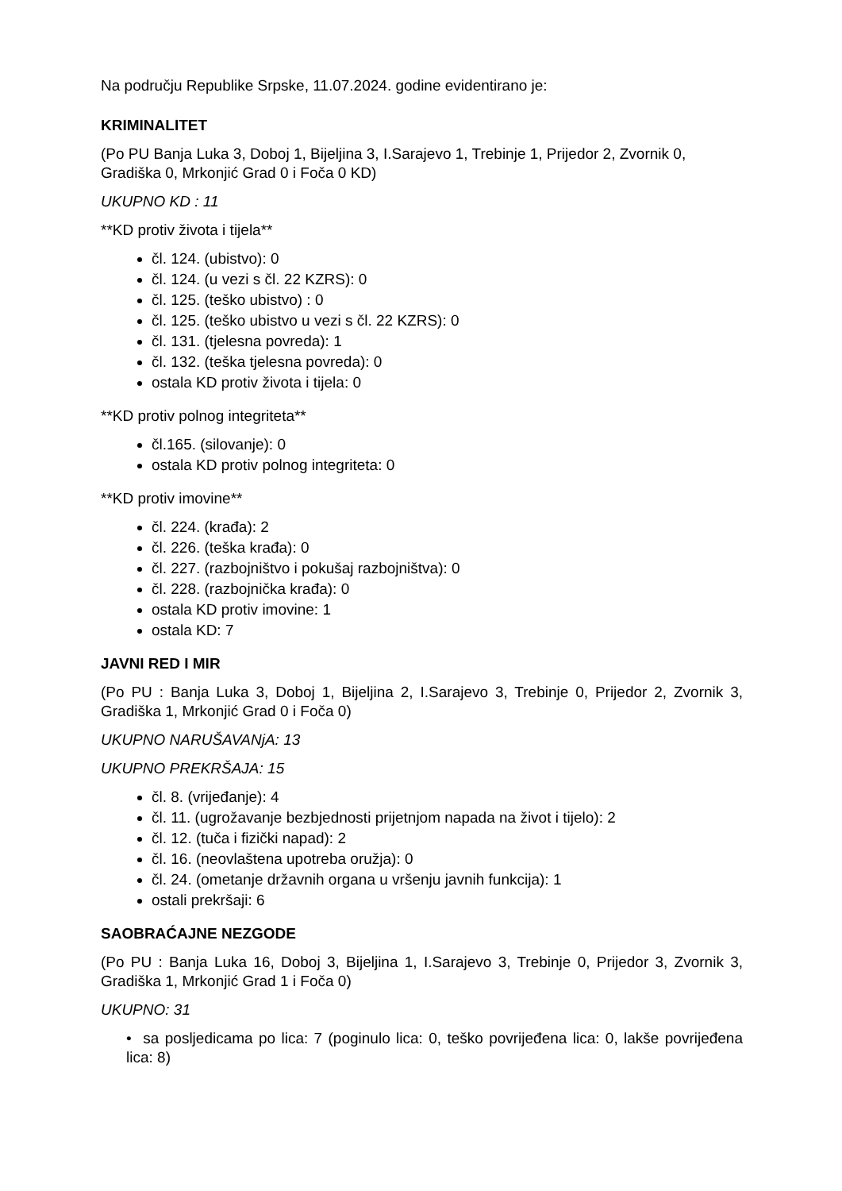Na području Republike Srpske, 11.07.2024. godine evidentirano je:
KRIMINALITET
(Po PU Banja Luka 3, Doboj 1, Bijeljina 3, I.Sarajevo 1, Trebinje 1, Prijedor 2, Zvornik 0, Gradiška 0, Mrkonjić Grad 0 i Foča 0 KD)
UKUPNO KD : 11
**KD protiv života i tijela**
čl. 124. (ubistvo): 0
čl. 124. (u vezi s čl. 22 KZRS): 0
čl. 125. (teško ubistvo) : 0
čl. 125. (teško ubistvo u vezi s čl. 22 KZRS): 0
čl. 131. (tjelesna povreda): 1
čl. 132. (teška tjelesna povreda): 0
ostala KD protiv života i tijela: 0
**KD protiv polnog integriteta**
čl.165. (silovanje): 0
ostala KD protiv polnog integriteta: 0
**KD protiv imovine**
čl. 224. (krađa): 2
čl. 226. (teška krađa): 0
čl. 227. (razbojništvo i pokušaj razbojništva): 0
čl. 228. (razbojnička krađa): 0
ostala KD protiv imovine: 1
ostala KD: 7
JAVNI RED I MIR
(Po PU : Banja Luka 3, Doboj 1, Bijeljina 2, I.Sarajevo 3, Trebinje 0, Prijedor 2, Zvornik 3, Gradiška 1, Mrkonjić Grad 0 i Foča 0)
UKUPNO NARUŠAVANjA: 13
UKUPNO PREKRŠAJA: 15
čl. 8. (vrijeđanje): 4
čl. 11. (ugrožavanje bezbjednosti prijetnjom napada na život i tijelo): 2
čl. 12. (tuča i fizički napad): 2
čl. 16. (neovlaštena upotreba oružja): 0
čl. 24. (ometanje državnih organa u vršenju javnih funkcija): 1
ostali prekršaji: 6
SAOBRAĆAJNE NEZGODE
(Po PU : Banja Luka 16, Doboj 3, Bijeljina 1, I.Sarajevo 3, Trebinje 0, Prijedor 3, Zvornik 3, Gradiška 1, Mrkonjić Grad 1 i Foča 0)
UKUPNO: 31
• sa posljedicama po lica: 7 (poginulo lica: 0, teško povrijeđena lica: 0, lakše povrijeđena lica: 8)